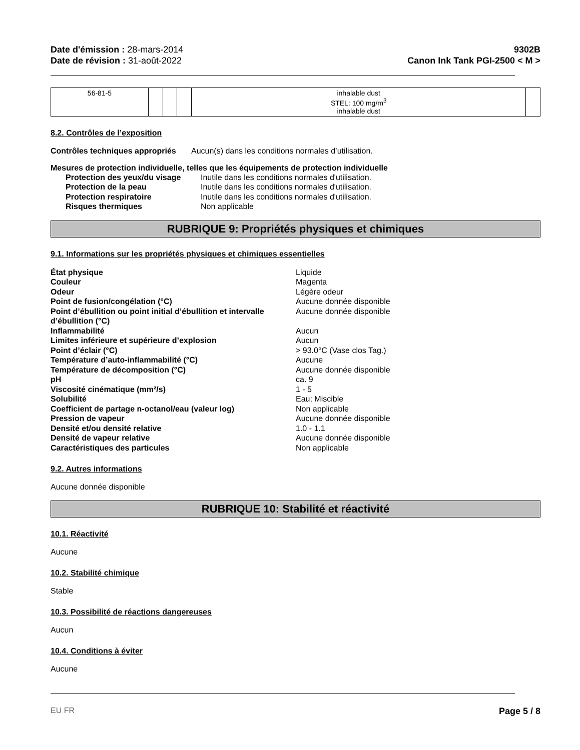Date d'émission : 28-mars-2014
Date de révision : 31-août-2022
9302B
Canon Ink Tank PGI-2500 < M >
| 56-81-5 | | | | inhalable dust STEL: 100 mg/m<sup>3</sup> inhalable dust | |
8.2. Contrôles de l’exposition
Contrôles techniques appropriés Aucun(s) dans les conditions normales d’utilisation.
Mesures de protection individuelle, telles que les équipements de protection individuelle
Protection des yeux/du visage Inutile dans les conditions normales d'utilisation. Protection de la peau Inutile dans les conditions normales d'utilisation. Protection respiratoire Inutile dans les conditions normales d'utilisation. Risques thermiques Non applicable
RUBRIQUE 9: Propriétés physiques et chimiques
9.1. Informations sur les propriétés physiques et chimiques essentielles
État physique Liquide Couleur Magenta Odeur Légère odeur Point de fusion/congélation (°C) Aucune donnée disponible Point d’ébullition ou point initial d’ébullition et intervalle d’ébullition (°C) Aucune donnée disponible Inflammabilité Aucun Limites inférieure et supérieure d’explosion Aucun Point d’éclair (°C) > 93.0°C (Vase clos Tag.) Température d’auto-inflammabilité (°C) Aucune Température de décomposition (°C) Aucune donnée disponible pH ca. 9 Viscosité cinématique (mm²/s) 1 - 5 Solubilité Eau; Miscible Coefficient de partage n-octanol/eau (valeur log) Non applicable Pression de vapeur Aucune donnée disponible Densité et/ou densité relative 1.0 - 1.1 Densité de vapeur relative Aucune donnée disponible Caractéristiques des particules Non applicable
9.2. Autres informations
Aucune donnée disponible
RUBRIQUE 10: Stabilité et réactivité
10.1. Réactivité
Aucune
10.2. Stabilité chimique
Stable
10.3. Possibilité de réactions dangereuses
Aucun
10.4. Conditions à éviter
Aucune
EU FR Page 5 / 8